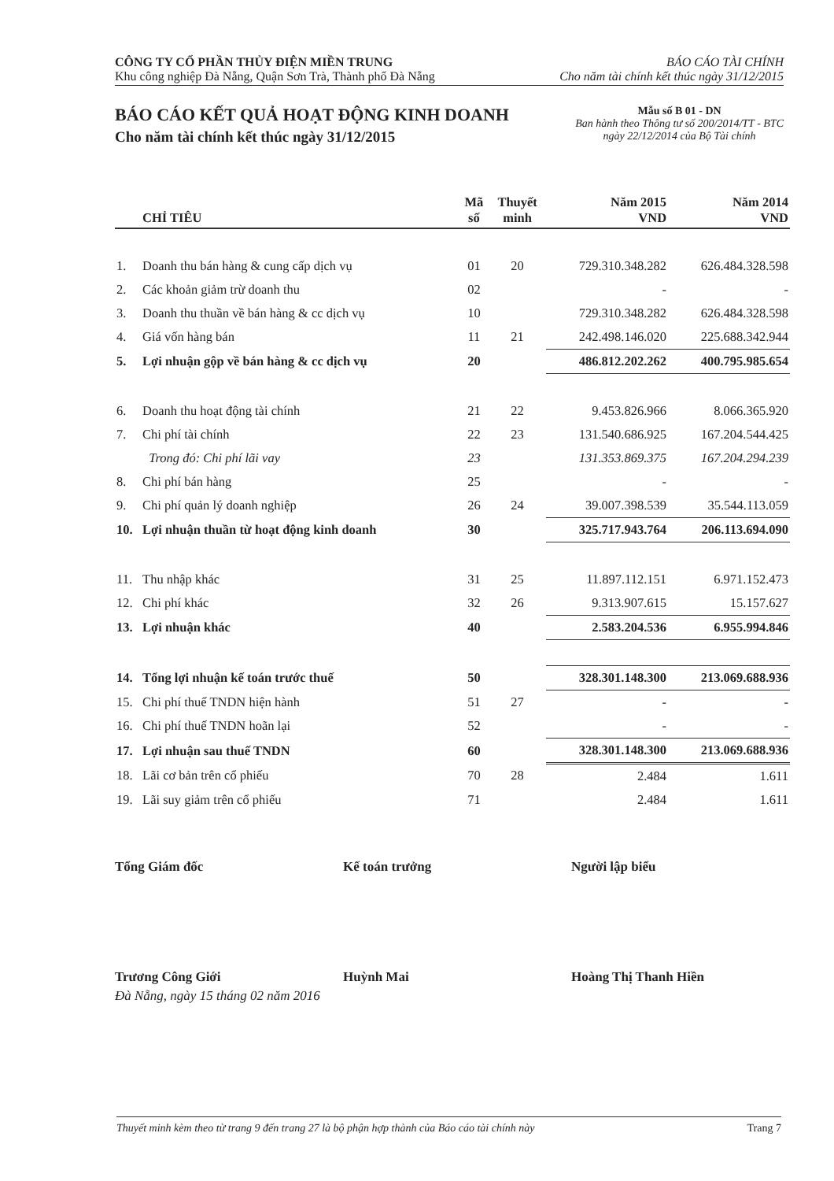CÔNG TY CỔ PHẦN THỦY ĐIỆN MIỀN TRUNG
Khu công nghiệp Đà Nẵng, Quận Sơn Trà, Thành phố Đà Nẵng
BÁO CÁO TÀI CHÍNH
Cho năm tài chính kết thúc ngày 31/12/2015
BÁO CÁO KẾT QUẢ HOẠT ĐỘNG KINH DOANH
Cho năm tài chính kết thúc ngày 31/12/2015
Mẫu số B 01 - DN
Ban hành theo Thông tư số 200/2014/TT - BTC
ngày 22/12/2014 của Bộ Tài chính
| | CHỈ TIÊU | Mã số | Thuyết minh | Năm 2015 VND | Năm 2014 VND |
| --- | --- | --- | --- | --- | --- |
| 1. | Doanh thu bán hàng & cung cấp dịch vụ | 01 | 20 | 729.310.348.282 | 626.484.328.598 |
| 2. | Các khoản giảm trừ doanh thu | 02 | | - | - |
| 3. | Doanh thu thuần về bán hàng & cc dịch vụ | 10 | | 729.310.348.282 | 626.484.328.598 |
| 4. | Giá vốn hàng bán | 11 | 21 | 242.498.146.020 | 225.688.342.944 |
| 5. | Lợi nhuận gộp về bán hàng & cc dịch vụ | 20 | | 486.812.202.262 | 400.795.985.654 |
| 6. | Doanh thu hoạt động tài chính | 21 | 22 | 9.453.826.966 | 8.066.365.920 |
| 7. | Chi phí tài chính | 22 | 23 | 131.540.686.925 | 167.204.544.425 |
| | Trong đó: Chi phí lãi vay | 23 | | 131.353.869.375 | 167.204.294.239 |
| 8. | Chi phí bán hàng | 25 | | - | - |
| 9. | Chi phí quản lý doanh nghiệp | 26 | 24 | 39.007.398.539 | 35.544.113.059 |
| 10. | Lợi nhuận thuần từ hoạt động kinh doanh | 30 | | 325.717.943.764 | 206.113.694.090 |
| 11. | Thu nhập khác | 31 | 25 | 11.897.112.151 | 6.971.152.473 |
| 12. | Chi phí khác | 32 | 26 | 9.313.907.615 | 15.157.627 |
| 13. | Lợi nhuận khác | 40 | | 2.583.204.536 | 6.955.994.846 |
| 14. | Tổng lợi nhuận kế toán trước thuế | 50 | | 328.301.148.300 | 213.069.688.936 |
| 15. | Chi phí thuế TNDN hiện hành | 51 | 27 | - | - |
| 16. | Chi phí thuế TNDN hoãn lại | 52 | | - | - |
| 17. | Lợi nhuận sau thuế TNDN | 60 | | 328.301.148.300 | 213.069.688.936 |
| 18. | Lãi cơ bản trên cổ phiếu | 70 | 28 | 2.484 | 1.611 |
| 19. | Lãi suy giảm trên cổ phiếu | 71 | | 2.484 | 1.611 |
Tổng Giám đốc
Trương Công Giới
Kế toán trưởng
Huỳnh Mai
Người lập biểu
Hoàng Thị Thanh Hiền
Đà Nẵng, ngày 15 tháng 02 năm 2016
Thuyết minh kèm theo từ trang 9 đến trang 27 là bộ phận hợp thành của Báo cáo tài chính này Trang 7